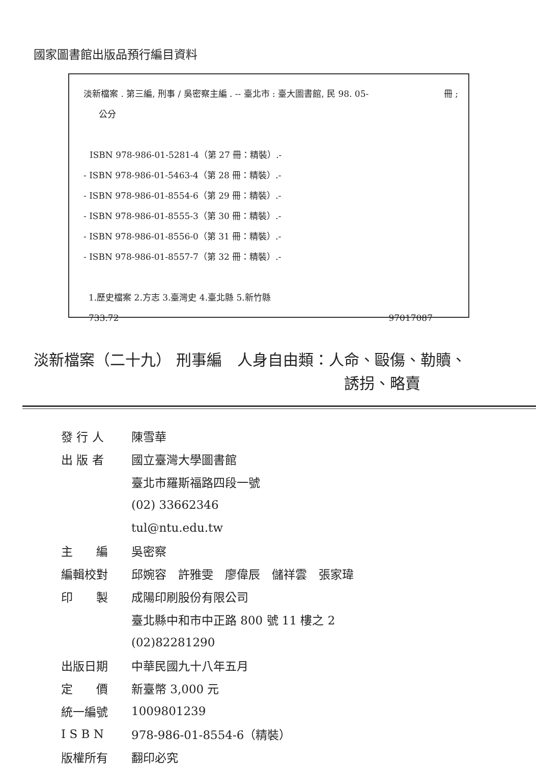國家圖書館出版品預行編目資料
淡新檔案 . 第三編, 刑事 / 吳密察主編 . -- 臺北市 : 臺大圖書館, 民 98. 05- 冊 ;
公分
ISBN 978-986-01-5281-4（第 27 冊：精裝）.-
- ISBN 978-986-01-5463-4（第 28 冊：精裝）.-
- ISBN 978-986-01-8554-6（第 29 冊：精裝）.-
- ISBN 978-986-01-8555-3（第 30 冊：精裝）.-
- ISBN 978-986-01-8556-0（第 31 冊：精裝）.-
- ISBN 978-986-01-8557-7（第 32 冊：精裝）.-
1.歷史檔案 2.方志 3.臺灣史 4.臺北縣 5.新竹縣
733.72 97017087
淡新檔案（二十九） 刑事編　人身自由類：人命、毆傷、勒贖、
誘拐、略賣
| 發 行 人 | 陳雪華 |
| 出 版 者 | 國立臺灣大學圖書館 |
| | 臺北市羅斯福路四段一號 |
| | (02) 33662346 |
| | tul@ntu.edu.tw |
| 主 編 | 吳密察 |
| 編輯校對 | 邱婉容 許雅雯 廖偉辰 儲祥雲 張家瑋 |
| 印 製 | 成陽印刷股份有限公司 |
| | 臺北縣中和市中正路 800 號 11 樓之 2 |
| | (02)82281290 |
| 出版日期 | 中華民國九十八年五月 |
| 定 價 | 新臺幣 3,000 元 |
| 統一編號 | 1009801239 |
| I S B N | 978-986-01-8554-6（精裝） |
| 版權所有 | 翻印必究 |